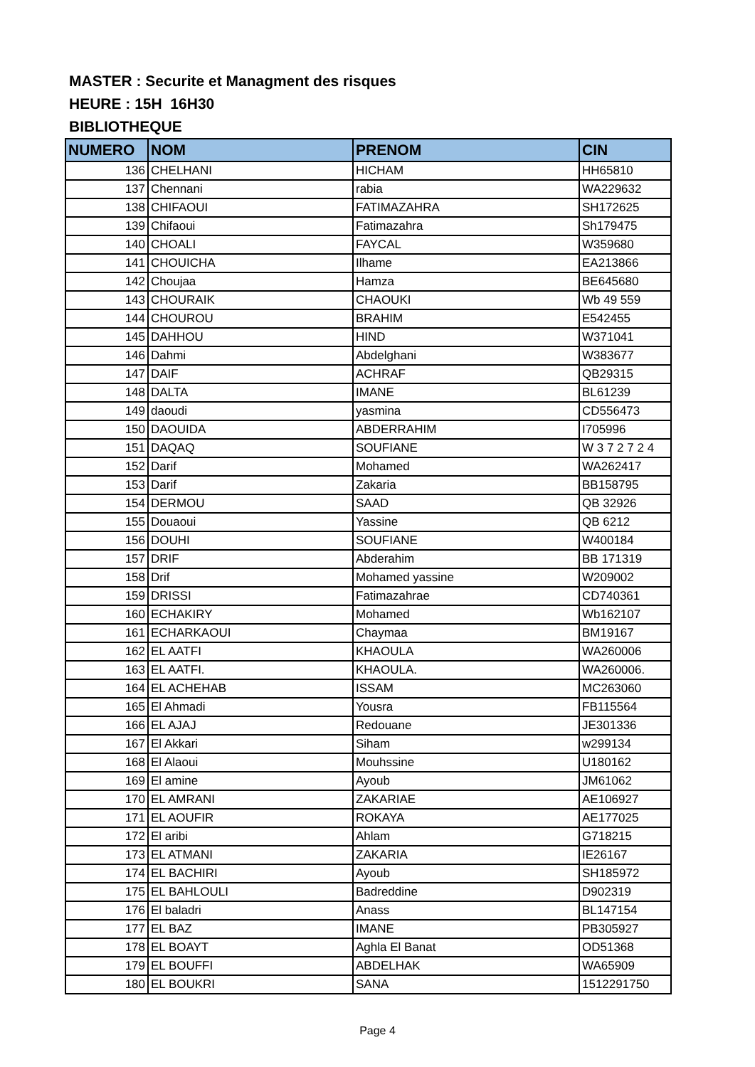MASTER : Securite et Managment des risques
HEURE : 15H 16H30
BIBLIOTHEQUE
| NUMERO | NOM | PRENOM | CIN |
| --- | --- | --- | --- |
| 136 | CHELHANI | HICHAM | HH65810 |
| 137 | Chennani | rabia | WA229632 |
| 138 | CHIFAOUI | FATIMAZAHRA | SH172625 |
| 139 | Chifaoui | Fatimazahra | Sh179475 |
| 140 | CHOALI | FAYCAL | W359680 |
| 141 | CHOUICHA | Ilhame | EA213866 |
| 142 | Choujaa | Hamza | BE645680 |
| 143 | CHOURAIK | CHAOUKI | Wb 49 559 |
| 144 | CHOUROU | BRAHIM | E542455 |
| 145 | DAHHOU | HIND | W371041 |
| 146 | Dahmi | Abdelghani | W383677 |
| 147 | DAIF | ACHRAF | QB29315 |
| 148 | DALTA | IMANE | BL61239 |
| 149 | daoudi | yasmina | CD556473 |
| 150 | DAOUIDA | ABDERRAHIM | I705996 |
| 151 | DAQAQ | SOUFIANE | W 3 7 2 7 2 4 |
| 152 | Darif | Mohamed | WA262417 |
| 153 | Darif | Zakaria | BB158795 |
| 154 | DERMOU | SAAD | QB 32926 |
| 155 | Douaoui | Yassine | QB 6212 |
| 156 | DOUHI | SOUFIANE | W400184 |
| 157 | DRIF | Abderahim | BB 171319 |
| 158 | Drif | Mohamed yassine | W209002 |
| 159 | DRISSI | Fatimazahrae | CD740361 |
| 160 | ECHAKIRY | Mohamed | Wb162107 |
| 161 | ECHARKAOUI | Chaymaa | BM19167 |
| 162 | EL AATFI | KHAOULA | WA260006 |
| 163 | EL AATFI. | KHAOULA. | WA260006. |
| 164 | EL ACHEHAB | ISSAM | MC263060 |
| 165 | El Ahmadi | Yousra | FB115564 |
| 166 | EL AJAJ | Redouane | JE301336 |
| 167 | El Akkari | Siham | w299134 |
| 168 | El Alaoui | Mouhssine | U180162 |
| 169 | El amine | Ayoub | JM61062 |
| 170 | EL AMRANI | ZAKARIAE | AE106927 |
| 171 | EL AOUFIR | ROKAYA | AE177025 |
| 172 | El aribi | Ahlam | G718215 |
| 173 | EL ATMANI | ZAKARIA | IE26167 |
| 174 | EL BACHIRI | Ayoub | SH185972 |
| 175 | EL BAHLOULI | Badreddine | D902319 |
| 176 | El baladri | Anass | BL147154 |
| 177 | EL BAZ | IMANE | PB305927 |
| 178 | EL BOAYT | Aghla El Banat | OD51368 |
| 179 | EL BOUFFI | ABDELHAK | WA65909 |
| 180 | EL BOUKRI | SANA | 1512291750 |
Page 4